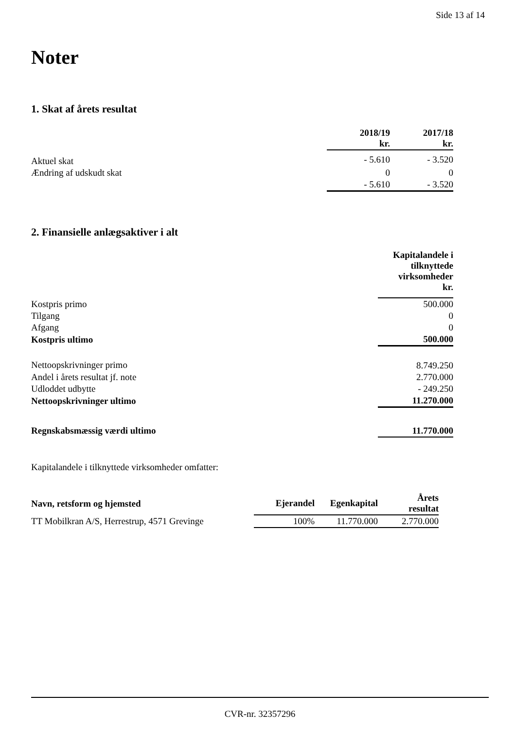Side 13 af 14
Noter
1. Skat af årets resultat
| | 2018/19 kr. | 2017/18 kr. |
| --- | --- | --- |
| Aktuel skat | - 5.610 | - 3.520 |
| Ændring af udskudt skat | 0 | 0 |
| | - 5.610 | - 3.520 |
2. Finansielle anlægsaktiver i alt
| | Kapitalandele i tilknyttede virksomheder kr. |
| --- | --- |
| Kostpris primo | 500.000 |
| Tilgang | 0 |
| Afgang | 0 |
| Kostpris ultimo | 500.000 |
| Nettoopskrivninger primo | 8.749.250 |
| Andel i årets resultat jf. note | 2.770.000 |
| Udloddet udbytte | - 249.250 |
| Nettoopskrivninger ultimo | 11.270.000 |
| Regnskabsmæssig værdi ultimo | 11.770.000 |
Kapitalandele i tilknyttede virksomheder omfatter:
| Navn, retsform og hjemsted | Ejerandel | Egenkapital | Årets resultat |
| --- | --- | --- | --- |
| TT Mobilkran A/S, Herrestrup, 4571 Grevinge | 100% | 11.770.000 | 2.770.000 |
CVR-nr. 32357296